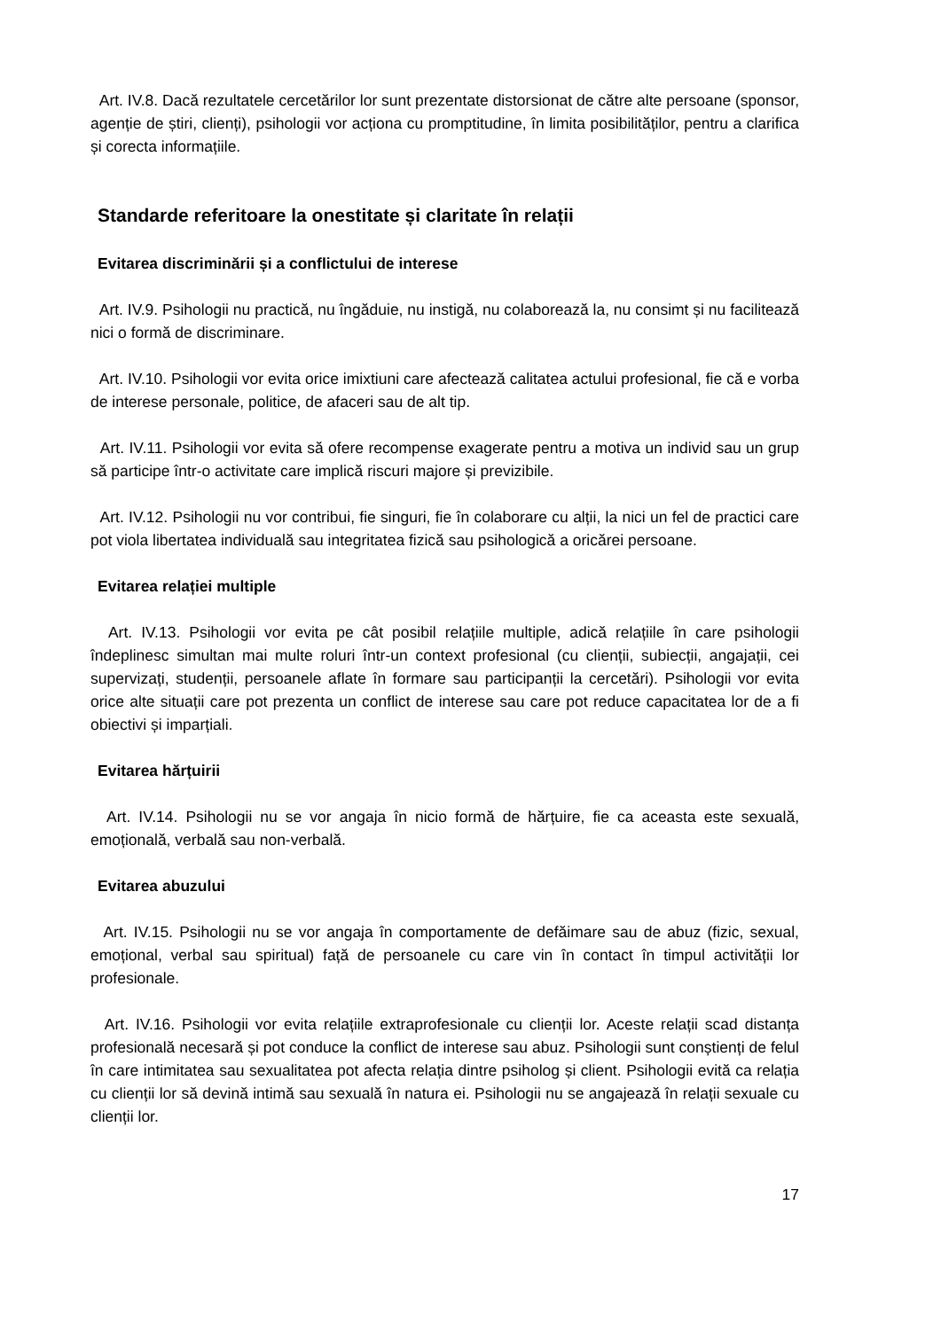Art. IV.8. Dacă rezultatele cercetărilor lor sunt prezentate distorsionat de către alte persoane (sponsor, agenție de știri, clienți), psihologii vor acționa cu promptitudine, în limita posibilităților, pentru a clarifica și corecta informațiile.
Standarde referitoare la onestitate și claritate în relații
Evitarea discriminării și a conflictului de interese
Art. IV.9. Psihologii nu practică, nu îngăduie, nu instigă, nu colaborează la, nu consimt și nu facilitează nici o formă de discriminare.
Art. IV.10. Psihologii vor evita orice imixtiuni care afectează calitatea actului profesional, fie că e vorba de interese personale, politice, de afaceri sau de alt tip.
Art. IV.11. Psihologii vor evita să ofere recompense exagerate pentru a motiva un individ sau un grup să participe într-o activitate care implică riscuri majore și previzibile.
Art. IV.12. Psihologii nu vor contribui, fie singuri, fie în colaborare cu alții, la nici un fel de practici care pot viola libertatea individuală sau integritatea fizică sau psihologică a oricărei persoane.
Evitarea relației multiple
Art. IV.13. Psihologii vor evita pe cât posibil relațiile multiple, adică relațiile în care psihologii îndeplinesc simultan mai multe roluri într-un context profesional (cu clienții, subiecții, angajații, cei supervizați, studenții, persoanele aflate în formare sau participanții la cercetări). Psihologii vor evita orice alte situații care pot prezenta un conflict de interese sau care pot reduce capacitatea lor de a fi obiectivi și imparțiali.
Evitarea hărțuirii
Art. IV.14. Psihologii nu se vor angaja în nicio formă de hărțuire, fie ca aceasta este sexuală, emoțională, verbală sau non-verbală.
Evitarea abuzului
Art. IV.15. Psihologii nu se vor angaja în comportamente de defăimare sau de abuz (fizic, sexual, emoțional, verbal sau spiritual) față de persoanele cu care vin în contact în timpul activității lor profesionale.
Art. IV.16. Psihologii vor evita relațiile extraprofesionale cu clienții lor. Aceste relații scad distanța profesională necesară și pot conduce la conflict de interese sau abuz. Psihologii sunt conștienți de felul în care intimitatea sau sexualitatea pot afecta relația dintre psiholog și client. Psihologii evită ca relația cu clienții lor să devină intimă sau sexuală în natura ei. Psihologii nu se angajează în relații sexuale cu clienții lor.
17